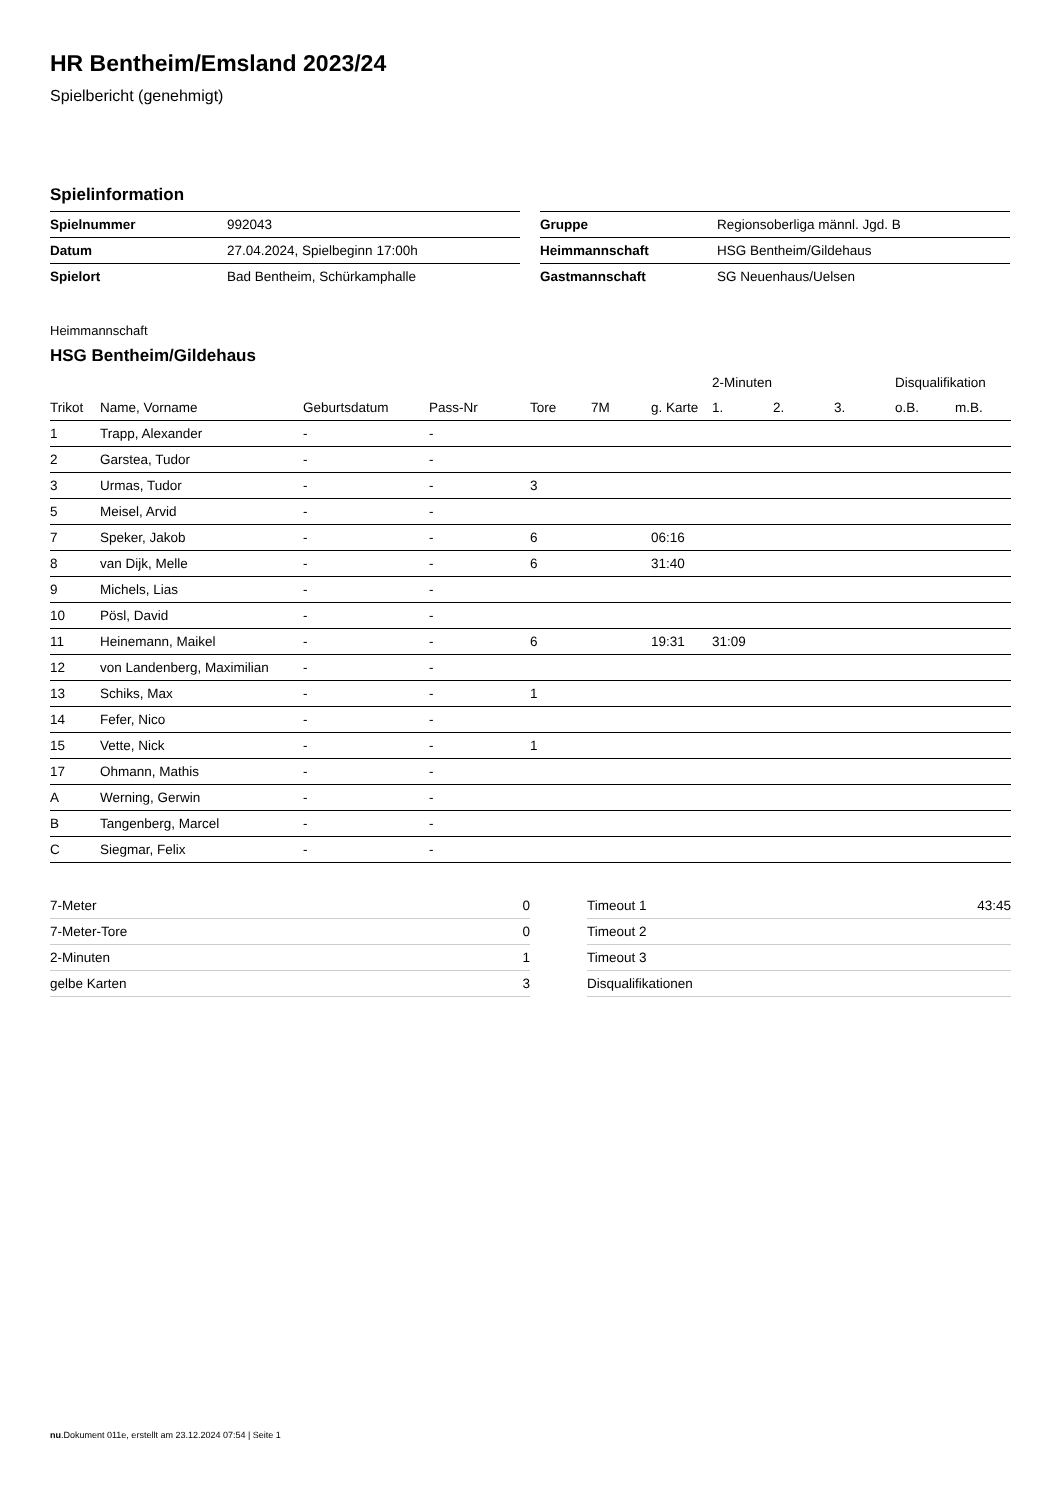HR Bentheim/Emsland 2023/24
Spielbericht (genehmigt)
Spielinformation
| Spielnummer | 992043 |
| Datum | 27.04.2024, Spielbeginn 17:00h |
| Spielort | Bad Bentheim, Schürkamphalle |
| Gruppe | Regionsoberliga männl. Jgd. B |
| Heimmannschaft | HSG Bentheim/Gildehaus |
| Gastmannschaft | SG Neuenhaus/Uelsen |
Heimmannschaft
HSG Bentheim/Gildehaus
| | | | | | | | 2-Minuten | | | Disqualifikation | |
| --- | --- | --- | --- | --- | --- | --- | --- | --- | --- | --- | --- |
| Trikot | Name, Vorname | Geburtsdatum | Pass-Nr | Tore | 7M | g. Karte | 1. | 2. | 3. | o.B. | m.B. |
| 1 | Trapp, Alexander | - | - | | | | | | | | |
| 2 | Garstea, Tudor | - | - | | | | | | | | |
| 3 | Urmas, Tudor | - | - | 3 | | | | | | | |
| 5 | Meisel, Arvid | - | - | | | | | | | | |
| 7 | Speker, Jakob | - | - | 6 | | 06:16 | | | | | |
| 8 | van Dijk, Melle | - | - | 6 | | 31:40 | | | | | |
| 9 | Michels, Lias | - | - | | | | | | | | |
| 10 | Pösl, David | - | - | | | | | | | | |
| 11 | Heinemann, Maikel | - | - | 6 | | 19:31 | 31:09 | | | | |
| 12 | von Landenberg, Maximilian | - | - | | | | | | | | |
| 13 | Schiks, Max | - | - | 1 | | | | | | | |
| 14 | Fefer, Nico | - | - | | | | | | | | |
| 15 | Vette, Nick | - | - | 1 | | | | | | | |
| 17 | Ohmann, Mathis | - | - | | | | | | | | |
| A | Werning, Gerwin | - | - | | | | | | | | |
| B | Tangenberg, Marcel | - | - | | | | | | | | |
| C | Siegmar, Felix | - | - | | | | | | | | |
| 7-Meter | 0 |
| 7-Meter-Tore | 0 |
| 2-Minuten | 1 |
| gelbe Karten | 3 |
| Timeout 1 | 43:45 |
| Timeout 2 | |
| Timeout 3 | |
| Disqualifikationen | |
nu.Dokument 011e, erstellt am 23.12.2024 07:54 | Seite 1